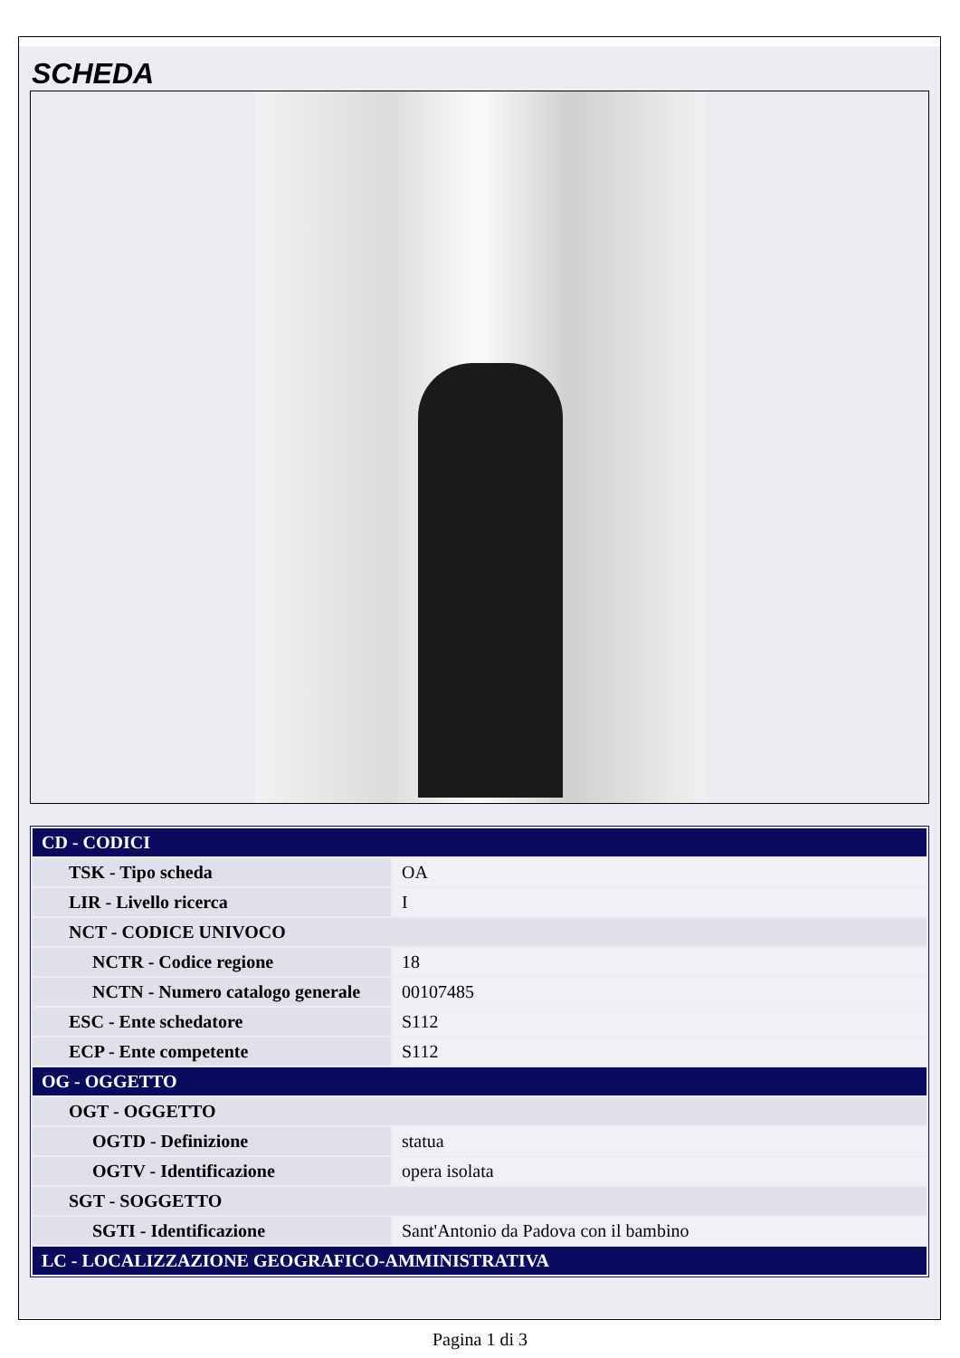SCHEDA
| CD - CODICI | |
| TSK - Tipo scheda | OA |
| LIR - Livello ricerca | I |
| NCT - CODICE UNIVOCO | |
| NCTR - Codice regione | 18 |
| NCTN - Numero catalogo generale | 00107485 |
| ESC - Ente schedatore | S112 |
| ECP - Ente competente | S112 |
| OG - OGGETTO | |
| OGT - OGGETTO | |
| OGTD - Definizione | statua |
| OGTV - Identificazione | opera isolata |
| SGT - SOGGETTO | |
| SGTI - Identificazione | Sant'Antonio da Padova con il bambino |
| LC - LOCALIZZAZIONE GEOGRAFICO-AMMINISTRATIVA | |
Pagina 1 di 3